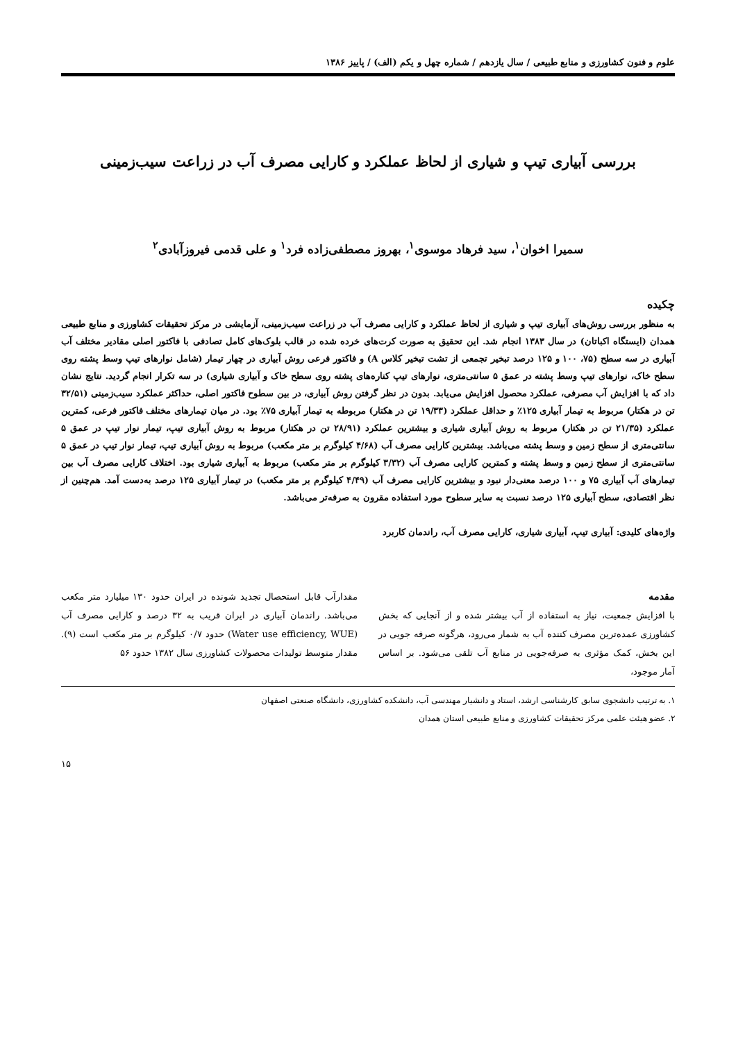علوم و فنون کشاورزی و منابع طبیعی / سال یازدهم / شماره چهل و یکم (الف) / پاییز ۱۳۸۶
بررسی آبیاری تیپ و شیاری از لحاظ عملکرد و کارایی مصرف آب در زراعت سیب‌زمینی
سمیرا اخوان<sup>۱</sup>، سید فرهاد موسوی<sup>۱</sup>، بهروز مصطفی‌زاده فرد<sup>۱</sup> و علی قدمی فیروزآبادی<sup>۲</sup>
چکیده
به منظور بررسی روش‌های آبیاری تیپ و شیاری از لحاظ عملکرد و کارایی مصرف آب در زراعت سیب‌زمینی، آزمایشی در مرکز تحقیقات کشاورزی و منابع طبیعی همدان (ایستگاه اکباتان) در سال ۱۳۸۳ انجام شد. این تحقیق به صورت کرت‌های خرده شده در قالب بلوک‌های کامل تصادفی با فاکتور اصلی مقادیر مختلف آب آبیاری در سه سطح (۷۵، ۱۰۰ و ۱۲۵ درصد تبخیر تجمعی از تشت تبخیر کلاس A) و فاکتور فرعی روش آبیاری در چهار تیمار (شامل نوارهای تیپ وسط پشته روی سطح خاک، نوارهای تیپ وسط پشته در عمق ۵ سانتی‌متری، نوارهای تیپ کناره‌های پشته روی سطح خاک و آبیاری شیاری) در سه تکرار انجام گردید. نتایج نشان داد که با افزایش آب مصرفی، عملکرد محصول افزایش می‌یابد. بدون در نظر گرفتن روش آبیاری، در بین سطوح فاکتور اصلی، حداکثر عملکرد سیب‌زمینی (۳۲/۵۱ تن در هکتار) مربوط به تیمار آبیاری ۱۲۵٪ و حداقل عملکرد (۱۹/۳۳ تن در هکتار) مربوطه به تیمار آبیاری ۷۵٪ بود. در میان تیمارهای مختلف فاکتور فرعی، کمترین عملکرد (۲۱/۳۵ تن در هکتار) مربوط به روش آبیاری شیاری و بیشترین عملکرد (۲۸/۹۱ تن در هکتار) مربوط به روش آبیاری تیپ، تیمار نوار تیپ در عمق ۵ سانتی‌متری از سطح زمین و وسط پشته می‌باشد. بیشترین کارایی مصرف آب (۴/۶۸ کیلوگرم بر متر مکعب) مربوط به روش آبیاری تیپ، تیمار نوار تیپ در عمق ۵ سانتی‌متری از سطح زمین و وسط پشته و کمترین کارایی مصرف آب (۳/۳۲ کیلوگرم بر متر مکعب) مربوط به آبیاری شیاری بود. اختلاف کارایی مصرف آب بین تیمارهای آب آبیاری ۷۵ و ۱۰۰ درصد معنی‌دار نبود و بیشترین کارایی مصرف آب (۴/۴۹ کیلوگرم بر متر مکعب) در تیمار آبیاری ۱۲۵ درصد به‌دست آمد. هم‌چنین از نظر اقتصادی، سطح آبیاری ۱۲۵ درصد نسبت به سایر سطوح مورد استفاده مقرون به صرفه‌تر می‌باشد.
واژه‌های کلیدی: آبیاری تیپ، آبیاری شیاری، کارایی مصرف آب، راندمان کاربرد
مقدمه
با افزایش جمعیت، نیاز به استفاده از آب بیشتر شده و از آنجایی که بخش کشاورزی عمده‌ترین مصرف کننده آب به شمار می‌رود، هرگونه صرفه جویی در این بخش، کمک مؤثری به صرفه‌جویی در منابع آب تلقی می‌شود. بر اساس آمار موجود،
مقدارآب قابل استحصال تجدید شونده در ایران حدود ۱۳۰ میلیارد متر مکعب می‌باشد. راندمان آبیاری در ایران قریب به ۳۲ درصد و کارایی مصرف آب (Water use efficiency, WUE) حدود ۰/۷ کیلوگرم بر متر مکعب است (۹). مقدار متوسط تولیدات محصولات کشاورزی سال ۱۳۸۲ حدود ۵۶
۱. به ترتیب دانشجوی سابق کارشناسی ارشد، استاد و دانشیار مهندسی آب، دانشکده کشاورزی، دانشگاه صنعتی اصفهان
۲. عضو هیئت علمی مرکز تحقیقات کشاورزی و منابع طبیعی استان همدان
۱۵